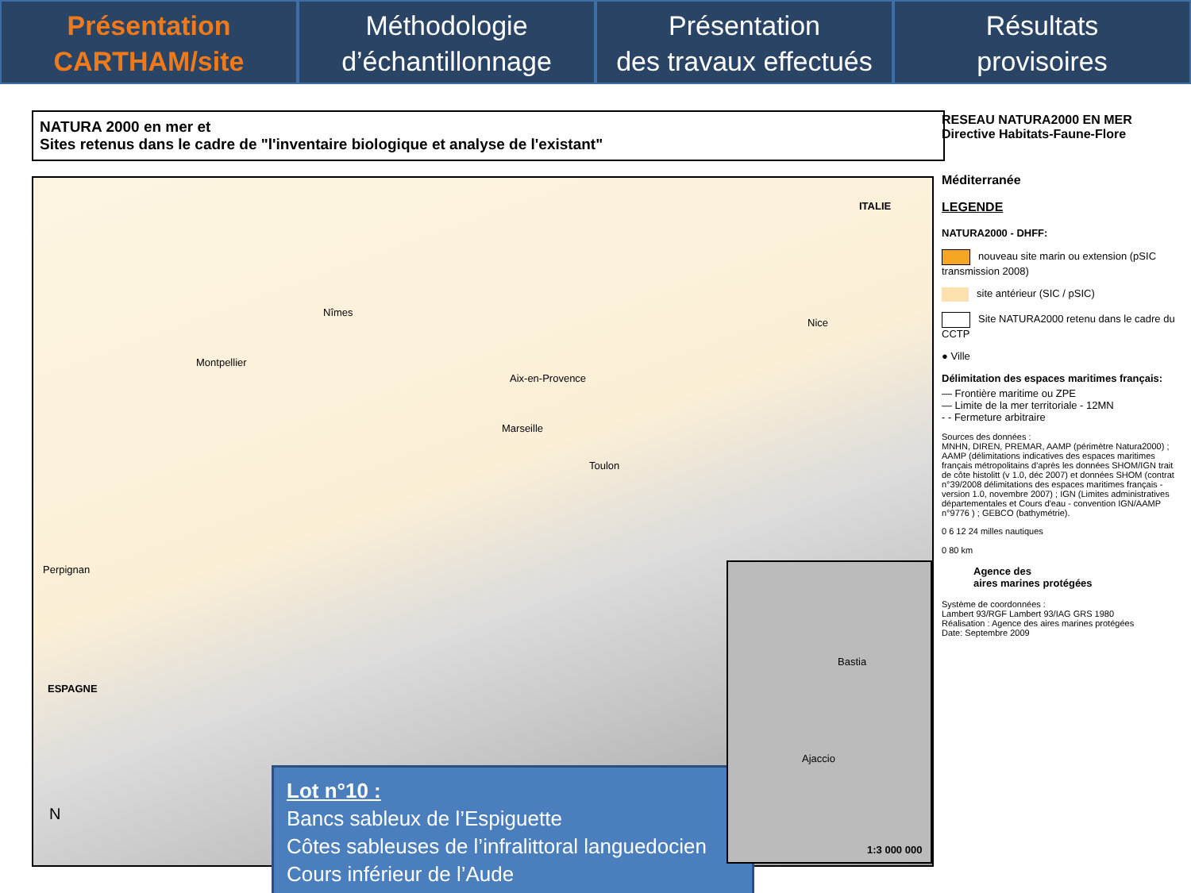Présentation
CARTHAM/site
Méthodologie
d’échantillonnage
Présentation
des travaux effectués
Résultats
provisoires
NATURA 2000 en mer et
Sites retenus dans le cadre de "l'inventaire biologique et analyse de l'existant"
ITALIE
Nîmes
Montpellier
Nice
Aix-en-Provence
Marseille
Toulon
Perpignan
ESPAGNE
N
Lot n°10 :
Bancs sableux de l’Espiguette
Côtes sableuses de l’infralittoral languedocien
Cours inférieur de l’Aude
Bastia
Ajaccio
1:3 000 000
RESEAU NATURA2000 EN MER
Directive Habitats-Faune-Flore
Méditerranée
LEGENDE
NATURA2000 - DHFF:
nouveau site marin ou extension (pSIC transmission 2008)
site antérieur (SIC / pSIC)
Site NATURA2000 retenu dans le cadre du CCTP
● Ville
Délimitation des espaces maritimes français:
— Frontière maritime ou ZPE
— Limite de la mer territoriale - 12MN
- - Fermeture arbitraire
Sources des données :
MNHN, DIREN, PREMAR, AAMP (périmètre Natura2000) ; AAMP (délimitations indicatives des espaces maritimes français métropolitains d'après les données SHOM/IGN trait de côte histolitt (v 1.0, déc 2007) et données SHOM (contrat n°39/2008 délimitations des espaces maritimes français - version 1.0, novembre 2007) ; IGN (Limites administratives départementales et Cours d'eau - convention IGN/AAMP n°9776 ) ; GEBCO (bathymétrie).
0 6 12 24 milles nautiques
0 80 km
Agence des
aires marines protégées
Système de coordonnées :
Lambert 93/RGF Lambert 93/IAG GRS 1980
Réalisation : Agence des aires marines protégées
Date: Septembre 2009